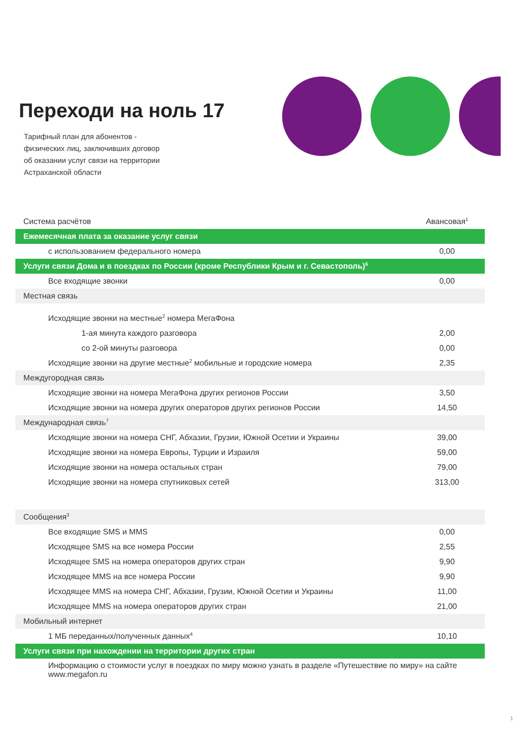Переходи на ноль 17
Тарифный план для абонентов -
физических лиц, заключивших договор
об оказании услуг связи на территории
Астраханской области
| Система расчётов | Авансовая<sup>1</sup> |
| Ежемесячная плата за оказание услуг связи | |
| с использованием федерального номера | 0,00 |
| Услуги связи Дома и в поездках по России (кроме Республики Крым и г. Севастополь)<sup>6</sup> | |
| Все входящие звонки | 0,00 |
| Местная связь | |
| Исходящие звонки на местные<sup>2</sup> номера МегаФона | |
| 1-ая минута каждого разговора | 2,00 |
| со 2-ой минуты разговора | 0,00 |
| Исходящие звонки на другие местные<sup>2</sup> мобильные и городские номера | 2,35 |
| Междугородная связь | |
| Исходящие звонки на номера МегаФона других регионов России | 3,50 |
| Исходящие звонки на номера других операторов других регионов России | 14,50 |
| Международная связь<sup>7</sup> | |
| Исходящие звонки на номера СНГ, Абхазии, Грузии, Южной Осетии и Украины | 39,00 |
| Исходящие звонки на номера Европы, Турции и Израиля | 59,00 |
| Исходящие звонки на номера остальных стран | 79,00 |
| Исходящие звонки на номера спутниковых сетей | 313,00 |
| Сообщения<sup>3</sup> | |
| Все входящие SMS и MMS | 0,00 |
| Исходящее SMS на все номера России | 2,55 |
| Исходящее SMS на номера операторов других стран | 9,90 |
| Исходящее MMS на все номера России | 9,90 |
| Исходящее MMS на номера СНГ, Абхазии, Грузии, Южной Осетии и Украины | 11,00 |
| Исходящее MMS на номера операторов других стран | 21,00 |
| Мобильный интернет | |
| 1 МБ переданных/полученных данных<sup>4</sup> | 10,10 |
| Услуги связи при нахождении на территории других стран | |
| Информацию о стоимости услуг в поездках по миру можно узнать в разделе «Путешествие по миру» на сайте www.megafon.ru | |
1